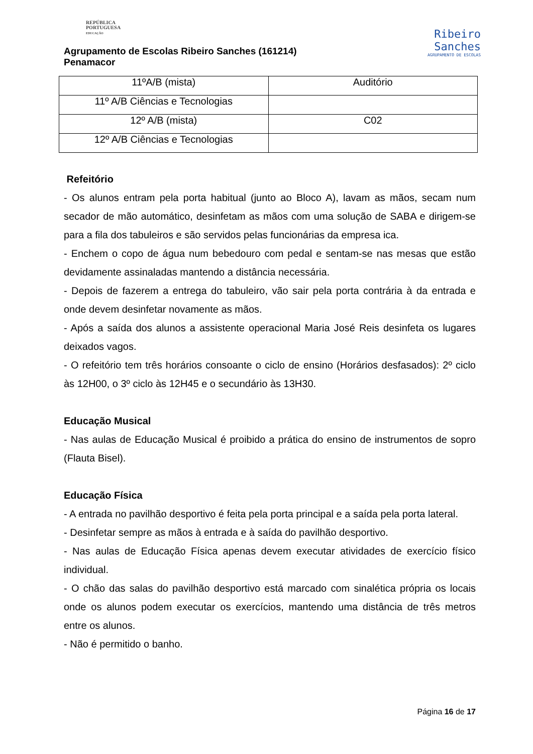REPÚBLICA
PORTUGUESA
EDUCAÇÃO
Agrupamento de Escolas Ribeiro Sanches (161214)
Penamacor
Ribeiro
Sanches
AGRUPAMENTO DE ESCOLAS
| 11ºA/B (mista) | Auditório |
| 11º A/B Ciências e Tecnologias | |
| 12º A/B (mista) | C02 |
| 12º A/B Ciências e Tecnologias | |
Refeitório
- Os alunos entram pela porta habitual (junto ao Bloco A), lavam as mãos, secam num secador de mão automático, desinfetam as mãos com uma solução de SABA e dirigem-se para a fila dos tabuleiros e são servidos pelas funcionárias da empresa ica.
- Enchem o copo de água num bebedouro com pedal e sentam-se nas mesas que estão devidamente assinaladas mantendo a distância necessária.
- Depois de fazerem a entrega do tabuleiro, vão sair pela porta contrária à da entrada e onde devem desinfetar novamente as mãos.
- Após a saída dos alunos a assistente operacional Maria José Reis desinfeta os lugares deixados vagos.
- O refeitório tem três horários consoante o ciclo de ensino (Horários desfasados): 2º ciclo às 12H00, o 3º ciclo às 12H45 e o secundário às 13H30.
Educação Musical
- Nas aulas de Educação Musical é proibido a prática do ensino de instrumentos de sopro (Flauta Bisel).
Educação Física
- A entrada no pavilhão desportivo é feita pela porta principal e a saída pela porta lateral.
- Desinfetar sempre as mãos à entrada e à saída do pavilhão desportivo.
- Nas aulas de Educação Física apenas devem executar atividades de exercício físico individual.
- O chão das salas do pavilhão desportivo está marcado com sinalética própria os locais onde os alunos podem executar os exercícios, mantendo uma distância de três metros entre os alunos.
- Não é permitido o banho.
Página 16 de 17